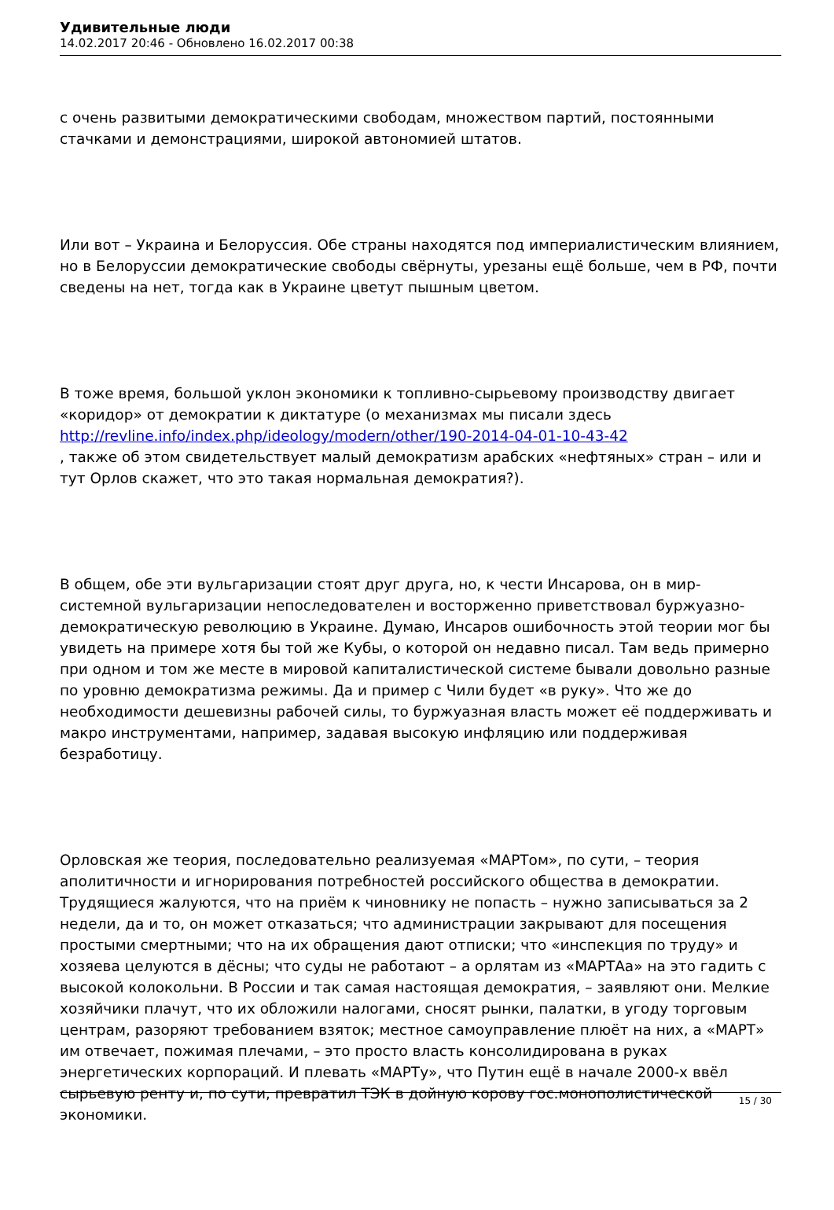Удивительные люди
14.02.2017 20:46 - Обновлено 16.02.2017 00:38
с очень развитыми демократическими свободам, множеством партий, постоянными стачками и демонстрациями, широкой автономией штатов.
Или вот – Украина и Белоруссия. Обе страны находятся под империалистическим влиянием, но в Белоруссии демократические свободы свёрнуты, урезаны ещё больше, чем в РФ, почти сведены на нет, тогда как в Украине цветут пышным цветом.
В тоже время, большой уклон экономики к топливно-сырьевому производству двигает «коридор» от демократии к диктатуре (о механизмах мы писали здесь http://revline.info/index.php/ideology/modern/other/190-2014-04-01-10-43-42
, также об этом свидетельствует малый демократизм арабских «нефтяных» стран – или и тут Орлов скажет, что это такая нормальная демократия?).
В общем, обе эти вульгаризации стоят друг друга, но, к чести Инсарова, он в мир-системной вульгаризации непоследователен и восторженно приветствовал буржуазно-демократическую революцию в Украине. Думаю, Инсаров ошибочность этой теории мог бы увидеть на примере хотя бы той же Кубы, о которой он недавно писал. Там ведь примерно при одном и том же месте в мировой капиталистической системе бывали довольно разные по уровню демократизма режимы. Да и пример с Чили будет «в руку». Что же до необходимости дешевизны рабочей силы, то буржуазная власть может её поддерживать и макро инструментами, например, задавая высокую инфляцию или поддерживая безработицу.
Орловская же теория, последовательно реализуемая «МАРТом», по сути, – теория аполитичности и игнорирования потребностей российского общества в демократии. Трудящиеся жалуются, что на приём к чиновнику не попасть – нужно записываться за 2 недели, да и то, он может отказаться; что администрации закрывают для посещения простыми смертными; что на их обращения дают отписки; что «инспекция по труду» и хозяева целуются в дёсны; что суды не работают – а орлятам из «МАРТАа» на это гадить с высокой колокольни. В России и так самая настоящая демократия, – заявляют они. Мелкие хозяйчики плачут, что их обложили налогами, сносят рынки, палатки, в угоду торговым центрам, разоряют требованием взяток; местное самоуправление плюёт на них, а «МАРТ» им отвечает, пожимая плечами, – это просто власть консолидирована в руках энергетических корпораций. И плевать «МАРТу», что Путин ещё в начале 2000-х ввёл сырьевую ренту и, по сути, превратил ТЭК в дойную корову гос.монополистической экономики.
15 / 30